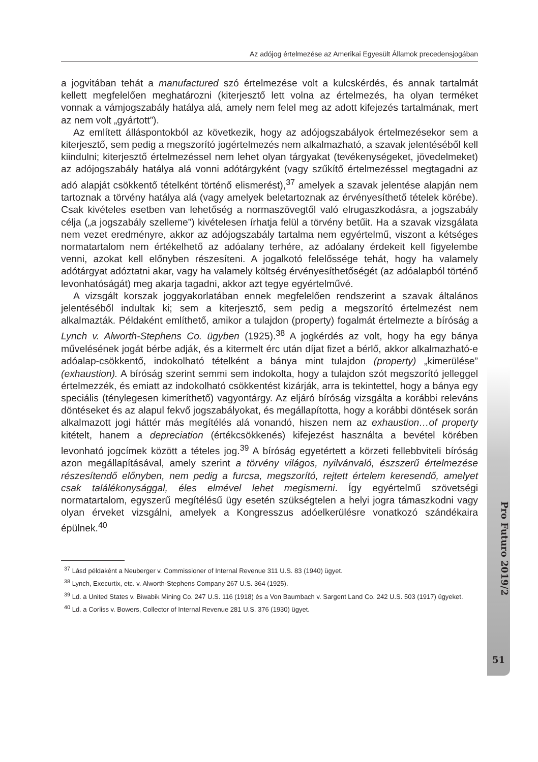Az adójog értelmezése az Amerikai Egyesült Államok precedensjogában
a jogvitában tehát a manufactured szó értelmezése volt a kulcskérdés, és annak tartalmát kellett megfelelően meghatározni (kiterjesztő lett volna az értelmezés, ha olyan terméket vonnak a vámjogszabály hatálya alá, amely nem felel meg az adott kifejezés tartalmának, mert az nem volt „gyártott”).
Az említett álláspontokból az következik, hogy az adójogszabályok értelmezésekor sem a kiterjesztő, sem pedig a megszorító jogértelmezés nem alkalmazható, a szavak jelentéséből kell kiindulni; kiterjesztő értelmezéssel nem lehet olyan tárgyakat (tevékenységeket, jövedelmeket) az adójogszabály hatálya alá vonni adótárgyként (vagy szűkítő értelmezéssel megtagadni az adó alapját csökkentő tételként történő elismerést),<sup>37</sup> amelyek a szavak jelentése alapján nem tartoznak a törvény hatálya alá (vagy amelyek beletartoznak az érvényesíthető tételek körébe). Csak kivételes esetben van lehetőség a normaszövegtől való elrugaszkodásra, a jogszabály célja („a jogszabály szelleme”) kivételesen írhatja felül a törvény betűit. Ha a szavak vizsgálata nem vezet eredményre, akkor az adójogszabály tartalma nem egyértelmű, viszont a kétséges normatartalom nem értékelhető az adóalany terhére, az adóalany érdekeit kell figyelembe venni, azokat kell előnyben részesíteni. A jogalkotó felelőssége tehát, hogy ha valamely adótárgyat adóztatni akar, vagy ha valamely költség érvényesíthetőségét (az adóalapból történő levonhatóságát) meg akarja tagadni, akkor azt tegye egyértelművé.
A vizsgált korszak joggyakorlatában ennek megfelelően rendszerint a szavak általános jelentéséből indultak ki; sem a kiterjesztő, sem pedig a megszorító értelmezést nem alkalmazták. Példaként említhető, amikor a tulajdon (property) fogalmát értelmezte a bíróság a Lynch v. Alworth-Stephens Co. ügyben (1925).<sup>38</sup> A jogkérdés az volt, hogy ha egy bánya művelésének jogát bérbe adják, és a kitermelt érc után díjat fizet a bérlő, akkor alkalmazható-e adóalap-csökkentő, indokolható tételként a bánya mint tulajdon (property) „kimerülése” (exhaustion). A bíróság szerint semmi sem indokolta, hogy a tulajdon szót megszorító jelleggel értelmezzék, és emiatt az indokolható csökkentést kizárják, arra is tekintettel, hogy a bánya egy speciális (ténylegesen kimeríthető) vagyontárgy. Az eljáró bíróság vizsgálta a korábbi releváns döntéseket és az alapul fekvő jogszabályokat, és megállapította, hogy a korábbi döntések során alkalmazott jogi háttér más megítélés alá vonandó, hiszen nem az exhaustion…of property kitételt, hanem a depreciation (értékcsökkenés) kifejezést használta a bevétel körében levonható jogcímek között a tételes jog.<sup>39</sup> A bíróság egyetértett a körzeti fellebbviteli bíróság azon megállapításával, amely szerint a törvény világos, nyilvánvaló, észszerű értelmezése részesítendő előnyben, nem pedig a furcsa, megszorító, rejtett értelem keresendő, amelyet csak találékonysággal, éles elmével lehet megismerni. Így egyértelmű szövetségi normatartalom, egyszerű megítélésű ügy esetén szükségtelen a helyi jogra támaszkodni vagy olyan érveket vizsgálni, amelyek a Kongresszus adóelkerülésre vonatkozó szándékaira épülnek.<sup>40</sup>
<sup>37</sup> Lásd példaként a Neuberger v. Commissioner of Internal Revenue 311 U.S. 83 (1940) ügyet.
<sup>38</sup> Lynch, Execurtix, etc. v. Alworth-Stephens Company 267 U.S. 364 (1925).
<sup>39</sup> Ld. a United States v. Biwabik Mining Co. 247 U.S. 116 (1918) és a Von Baumbach v. Sargent Land Co. 242 U.S. 503 (1917) ügyeket.
<sup>40</sup> Ld. a Corliss v. Bowers, Collector of Internal Revenue 281 U.S. 376 (1930) ügyet.
Pro Futuro 2019/2
51